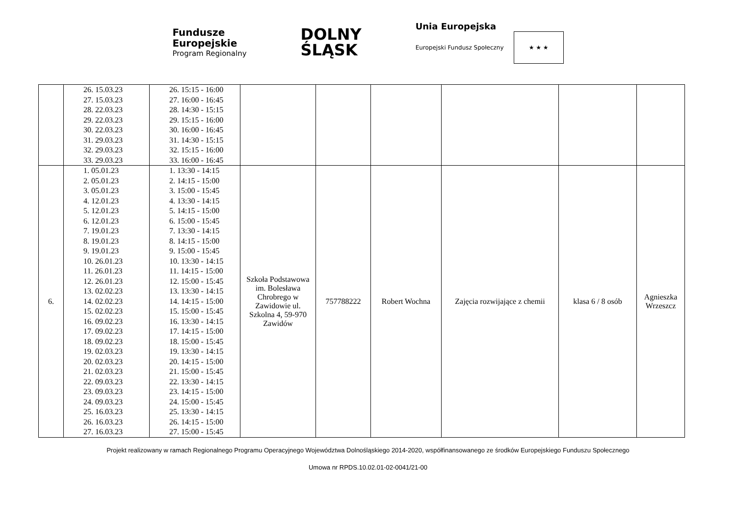Fundusze
Europejskie
Program Regionalny
DOLNY
ŚLĄSK
Unia Europejska
Europejski Fundusz Społeczny ★ ★ ★
| | 26. 15.03.23 27. 15.03.23 28. 22.03.23 29. 22.03.23 30. 22.03.23 31. 29.03.23 32. 29.03.23 33. 29.03.23 | 26. 15:15 - 16:00 27. 16:00 - 16:45 28. 14:30 - 15:15 29. 15:15 - 16:00 30. 16:00 - 16:45 31. 14:30 - 15:15 32. 15:15 - 16:00 33. 16:00 - 16:45 | | | | | | |
| 6. | 1. 05.01.23 2. 05.01.23 3. 05.01.23 4. 12.01.23 5. 12.01.23 6. 12.01.23 7. 19.01.23 8. 19.01.23 9. 19.01.23 10. 26.01.23 11. 26.01.23 12. 26.01.23 13. 02.02.23 14. 02.02.23 15. 02.02.23 16. 09.02.23 17. 09.02.23 18. 09.02.23 19. 02.03.23 20. 02.03.23 21. 02.03.23 22. 09.03.23 23. 09.03.23 24. 09.03.23 25. 16.03.23 26. 16.03.23 27. 16.03.23 | 1. 13:30 - 14:15 2. 14:15 - 15:00 3. 15:00 - 15:45 4. 13:30 - 14:15 5. 14:15 - 15:00 6. 15:00 - 15:45 7. 13:30 - 14:15 8. 14:15 - 15:00 9. 15:00 - 15:45 10. 13:30 - 14:15 11. 14:15 - 15:00 12. 15:00 - 15:45 13. 13:30 - 14:15 14. 14:15 - 15:00 15. 15:00 - 15:45 16. 13:30 - 14:15 17. 14:15 - 15:00 18. 15:00 - 15:45 19. 13:30 - 14:15 20. 14:15 - 15:00 21. 15:00 - 15:45 22. 13:30 - 14:15 23. 14:15 - 15:00 24. 15:00 - 15:45 25. 13:30 - 14:15 26. 14:15 - 15:00 27. 15:00 - 15:45 | Szkoła Podstawowa im. Bolesława Chrobrego w Zawidowie ul. Szkolna 4, 59-970 Zawidów | 757788222 | Robert Wochna | Zajęcia rozwijające z chemii | klasa 6 / 8 osób | Agnieszka Wrzeszcz |
Projekt realizowany w ramach Regionalnego Programu Operacyjnego Województwa Dolnośląskiego 2014-2020, współfinansowanego ze środków Europejskiego Funduszu Społecznego
Umowa nr RPDS.10.02.01-02-0041/21-00